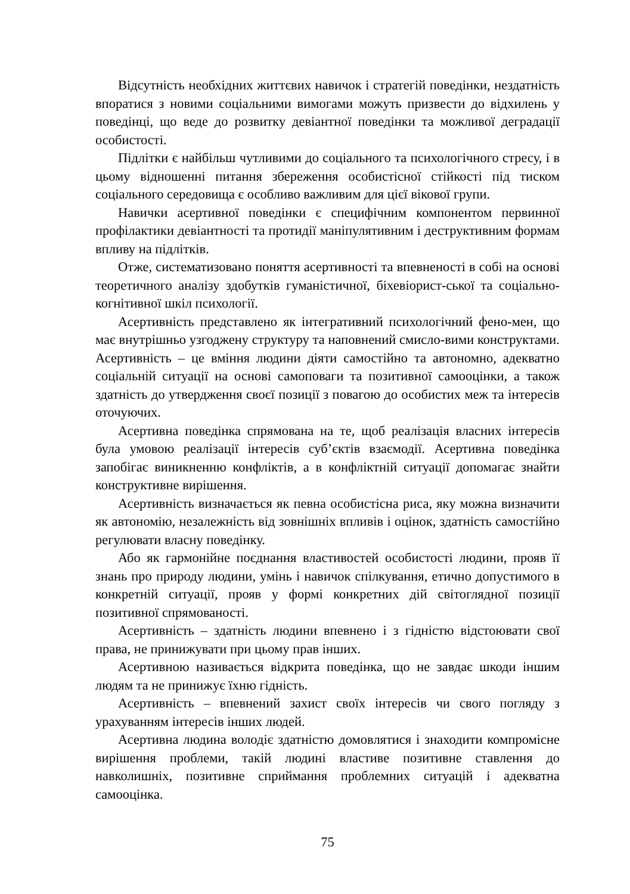Відсутність необхідних життєвих навичок і стратегій поведінки, нездатність впоратися з новими соціальними вимогами можуть призвести до відхилень у поведінці, що веде до розвитку девіантної поведінки та можливої деградації особистості.
Підлітки є найбільш чутливими до соціального та психологічного стресу, і в цьому відношенні питання збереження особистісної стійкості під тиском соціального середовища є особливо важливим для цієї вікової групи.
Навички асертивної поведінки є специфічним компонентом первинної профілактики девіантності та протидії маніпулятивним і деструктивним формам впливу на підлітків.
Отже, систематизовано поняття асертивності та впевненості в собі на основі теоретичного аналізу здобутків гуманістичної, біхевіорист-ської та соціально-когнітивної шкіл психології.
Асертивність представлено як інтегративний психологічний фено-мен, що має внутрішньо узгоджену структуру та наповнений смисло-вими конструктами. Асертивність – це вміння людини діяти самостійно та автономно, адекватно соціальній ситуації на основі самоповаги та позитивної самооцінки, а також здатність до утвердження своєї позиції з повагою до особистих меж та інтересів оточуючих.
Асертивна поведінка спрямована на те, щоб реалізація власних інтересів була умовою реалізації інтересів суб’єктів взаємодії. Асертивна поведінка запобігає виникненню конфліктів, а в конфліктній ситуації допомагає знайти конструктивне вирішення.
Асертивність визначається як певна особистісна риса, яку можна визначити як автономію, незалежність від зовнішніх впливів і оцінок, здатність самостійно регулювати власну поведінку.
Або як гармонійне поєднання властивостей особистості людини, прояв її знань про природу людини, умінь і навичок спілкування, етично допустимого в конкретній ситуації, прояв у формі конкретних дій світоглядної позиції позитивної спрямованості.
Асертивність – здатність людини впевнено і з гідністю відстоювати свої права, не принижувати при цьому прав інших.
Асертивною називається відкрита поведінка, що не завдає шкоди іншим людям та не принижує їхню гідність.
Асертивність – впевнений захист своїх інтересів чи свого погляду з урахуванням інтересів інших людей.
Асертивна людина володіє здатністю домовлятися і знаходити компромісне вирішення проблеми, такій людині властиве позитивне ставлення до навколишніх, позитивне сприймання проблемних ситуацій і адекватна самооцінка.
75